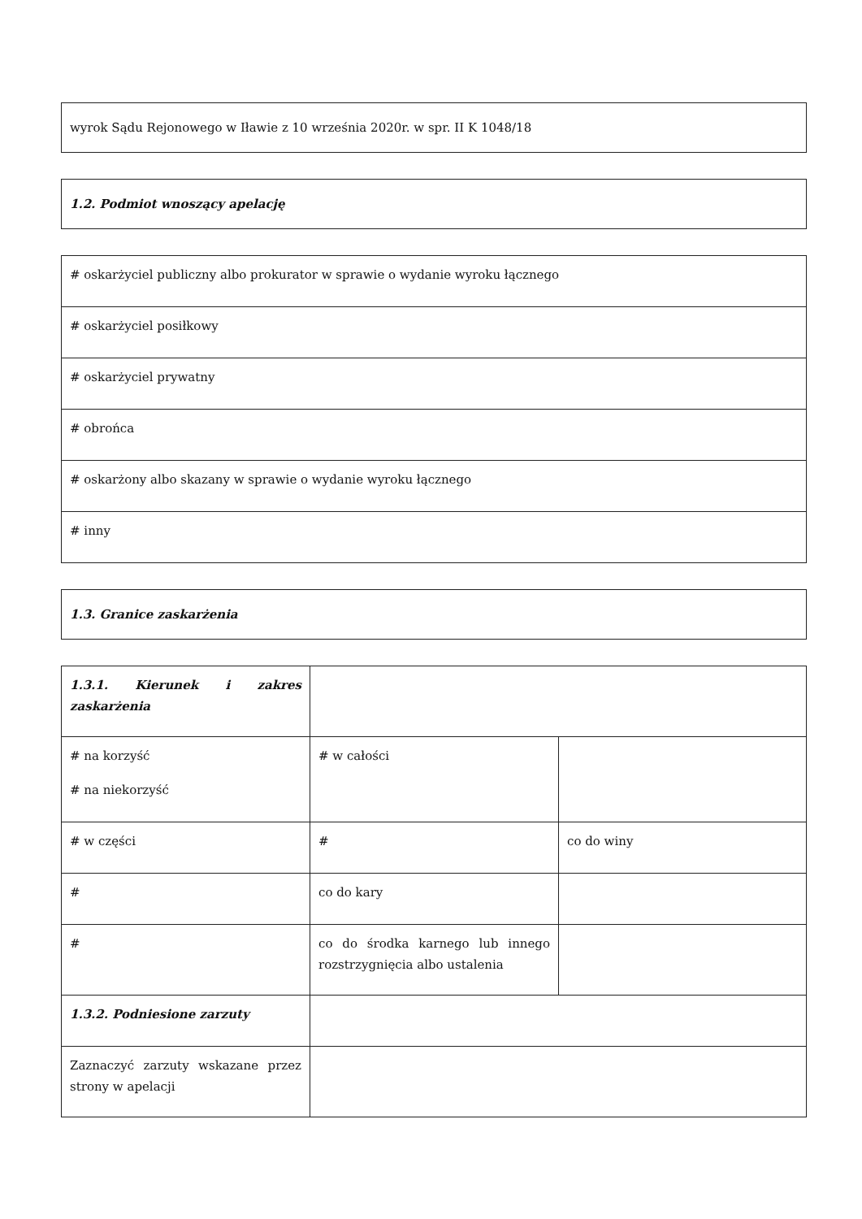| wyrok Sądu Rejonowego w Iławie z 10 września 2020r. w spr. II K 1048/18 |
| 1.2. Podmiot wnoszący apelację |
| # oskarżyciel publiczny albo prokurator w sprawie o wydanie wyroku łącznego |
| # oskarżyciel posiłkowy |
| # oskarżyciel prywatny |
| # obrońca |
| # oskarżony albo skazany w sprawie o wydanie wyroku łącznego |
| # inny |
| 1.3. Granice zaskarżenia |
| 1.3.1. Kierunek i zakres zaskarżenia | | |
| # na korzyść # na niekorzyść | # w całości | |
| # w części | # | co do winy |
| # | co do kary | |
| # | co do środka karnego lub innego rozstrzygnięcia albo ustalenia | |
| 1.3.2. Podniesione zarzuty | | |
| Zaznaczyć zarzuty wskazane przez strony w apelacji | | |